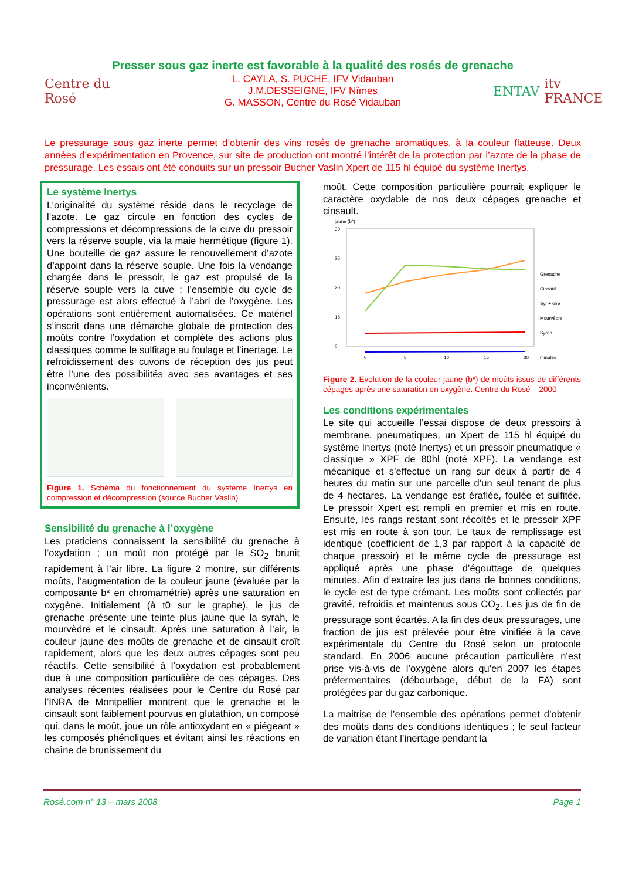Presser sous gaz inerte est favorable à la qualité des rosés de grenache
Centre du Rosé
L. CAYLA, S. PUCHE, IFV Vidauban
J.M.DESSEIGNE, IFV Nîmes
G. MASSON, Centre du Rosé Vidauban
ENTAV itv FRANCE
Le pressurage sous gaz inerte permet d’obtenir des vins rosés de grenache aromatiques, à la couleur flatteuse. Deux années d’expérimentation en Provence, sur site de production ont montré l’intérêt de la protection par l’azote de la phase de pressurage. Les essais ont été conduits sur un pressoir Bucher Vaslin Xpert de 115 hl équipé du système Inertys.
Le système Inertys
L’originalité du système réside dans le recyclage de l’azote. Le gaz circule en fonction des cycles de compressions et décompressions de la cuve du pressoir vers la réserve souple, via la maie hermétique (figure 1). Une bouteille de gaz assure le renouvellement d’azote d’appoint dans la réserve souple. Une fois la vendange chargée dans le pressoir, le gaz est propulsé de la réserve souple vers la cuve ; l’ensemble du cycle de pressurage est alors effectué à l’abri de l’oxygène. Les opérations sont entièrement automatisées. Ce matériel s’inscrit dans une démarche globale de protection des moûts contre l’oxydation et complète des actions plus classiques comme le sulfitage au foulage et l’inertage. Le refroidissement des cuvons de réception des jus peut être l’une des possibilités avec ses avantages et ses inconvénients.
Figure 1. Schéma du fonctionnement du système Inertys en compression et décompression (source Bucher Vaslin)
Sensibilité du grenache à l’oxygène
Les praticiens connaissent la sensibilité du grenache à l’oxydation ; un moût non protégé par le SO<sub>2</sub> brunit rapidement à l’air libre. La figure 2 montre, sur différents moûts, l’augmentation de la couleur jaune (évaluée par la composante b* en chromamétrie) après une saturation en oxygène. Initialement (à t0 sur le graphe), le jus de grenache présente une teinte plus jaune que la syrah, le mourvèdre et le cinsault. Après une saturation à l’air, la couleur jaune des moûts de grenache et de cinsault croît rapidement, alors que les deux autres cépages sont peu réactifs. Cette sensibilité à l’oxydation est probablement due à une composition particulière de ces cépages. Des analyses récentes réalisées pour le Centre du Rosé par l’INRA de Montpellier montrent que le grenache et le cinsault sont faiblement pourvus en glutathion, un composé qui, dans le moût, joue un rôle antioxydant en « piégeant » les composés phénoliques et évitant ainsi les réactions en chaîne de brunissement du
moût. Cette composition particulière pourrait expliquer le caractère oxydable de nos deux cépages grenache et cinsault.
jaune (b*)
30
25
20
15
0
0
5
10
15
30
minutes
Grenache
Cinsaut
Syr + Gre
Mourvèdre
Syrah
Figure 2. Evolution de la couleur jaune (b*) de moûts issus de différents cépages après une saturation en oxygène. Centre du Rosé – 2000
Les conditions expérimentales
Le site qui accueille l’essai dispose de deux pressoirs à membrane, pneumatiques, un Xpert de 115 hl équipé du système Inertys (noté Inertys) et un pressoir pneumatique « classique » XPF de 80hl (noté XPF). La vendange est mécanique et s’effectue un rang sur deux à partir de 4 heures du matin sur une parcelle d’un seul tenant de plus de 4 hectares. La vendange est éraflée, foulée et sulfitée. Le pressoir Xpert est rempli en premier et mis en route. Ensuite, les rangs restant sont récoltés et le pressoir XPF est mis en route à son tour. Le taux de remplissage est identique (coefficient de 1,3 par rapport à la capacité de chaque pressoir) et le même cycle de pressurage est appliqué après une phase d’égouttage de quelques minutes. Afin d’extraire les jus dans de bonnes conditions, le cycle est de type crémant. Les moûts sont collectés par gravité, refroidis et maintenus sous CO<sub>2</sub>. Les jus de fin de pressurage sont écartés. A la fin des deux pressurages, une fraction de jus est prélevée pour être vinifiée à la cave expérimentale du Centre du Rosé selon un protocole standard. En 2006 aucune précaution particulière n’est prise vis-à-vis de l’oxygène alors qu’en 2007 les étapes préfermentaires (débourbage, début de la FA) sont protégées par du gaz carbonique.
La maitrise de l’ensemble des opérations permet d’obtenir des moûts dans des conditions identiques ; le seul facteur de variation étant l’inertage pendant la
Rosé.com n° 13 – mars 2008 Page 1